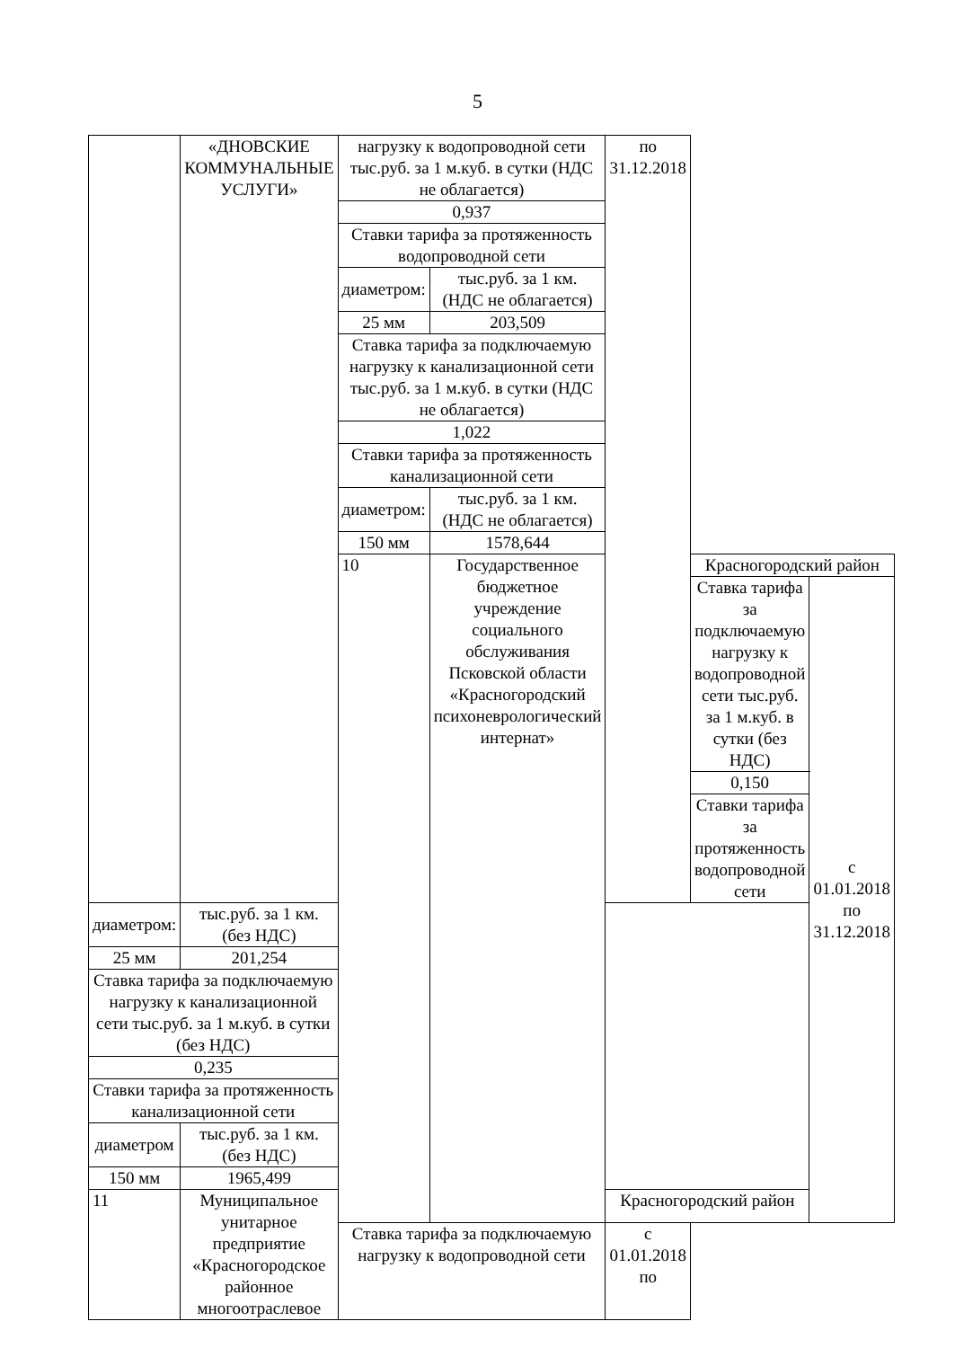5
| | «ДНОВСКИЕ КОММУНАЛЬНЫЕ УСЛУГИ» | нагрузку к водопроводной сети тыс.руб. за 1 м.куб. в сутки (НДС не облагается) | | по 31.12.2018 | | |
| | | 0,937 | | | | |
| | | Ставки тарифа за протяженность водопроводной сети | | | | |
| | | диаметром: | тыс.руб. за 1 км. (НДС не облагается) | | | |
| | | 25 мм | 203,509 | | | |
| | | Ставка тарифа за подключаемую нагрузку к канализационной сети тыс.руб. за 1 м.куб. в сутки (НДС не облагается) | | | | |
| | | 1,022 | | | | |
| | | Ставки тарифа за протяженность канализационной сети | | | | |
| | | диаметром: | тыс.руб. за 1 км. (НДС не облагается) | | | |
| | | 150 мм | 1578,644 | | | |
| | | 10 | Государственное бюджетное учреждение социального обслуживания Псковской области «Красногородский психоневрологический интернат» | | Красногородский район | |
| | | | | | Ставка тарифа за подключаемую нагрузку к водопроводной сети тыс.руб. за 1 м.куб. в сутки (без НДС) | с 01.01.2018 по 31.12.2018 |
| | | | | | 0,150 | |
| | | | | | Ставки тарифа за протяженность водопроводной сети | |
| диаметром: | тыс.руб. за 1 км. (без НДС) | | | | | |
| 25 мм | 201,254 | | | | | |
| Ставка тарифа за подключаемую нагрузку к канализационной сети тыс.руб. за 1 м.куб. в сутки (без НДС) | | | | | | |
| 0,235 | | | | | | |
| Ставки тарифа за протяженность канализационной сети | | | | | | |
| диаметром | тыс.руб. за 1 км. (без НДС) | | | | | |
| 150 мм | 1965,499 | | | | | |
| 11 | Муниципальное унитарное предприятие «Красногородское районное многоотраслевое | | | Красногородский район | | |
| | | Ставка тарифа за подключаемую нагрузку к водопроводной сети | | с 01.01.2018 по | | |